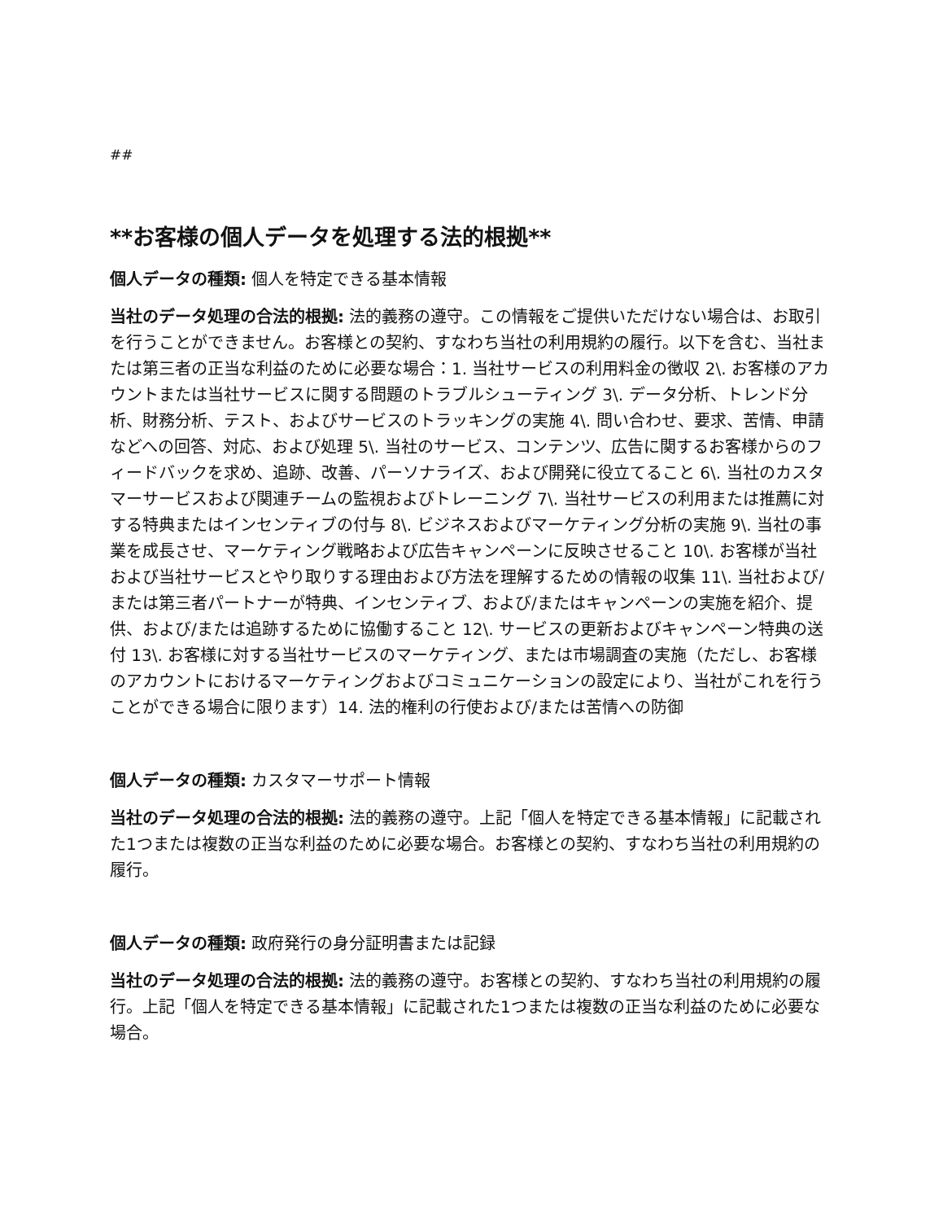##
**お客様の個人データを処理する法的根拠**
個人データの種類: 個人を特定できる基本情報
当社のデータ処理の合法的根拠: 法的義務の遵守。この情報をご提供いただけない場合は、お取引を行うことができません。お客様との契約、すなわち当社の利用規約の履行。以下を含む、当社または第三者の正当な利益のために必要な場合：1. 当社サービスの利用料金の徴収 2\. お客様のアカウントまたは当社サービスに関する問題のトラブルシューティング 3\. データ分析、トレンド分析、財務分析、テスト、およびサービスのトラッキングの実施 4\. 問い合わせ、要求、苦情、申請などへの回答、対応、および処理 5\. 当社のサービス、コンテンツ、広告に関するお客様からのフィードバックを求め、追跡、改善、パーソナライズ、および開発に役立てること 6\. 当社のカスタマーサービスおよび関連チームの監視およびトレーニング 7\. 当社サービスの利用または推薦に対する特典またはインセンティブの付与 8\. ビジネスおよびマーケティング分析の実施 9\. 当社の事業を成長させ、マーケティング戦略および広告キャンペーンに反映させること 10\. お客様が当社および当社サービスとやり取りする理由および方法を理解するための情報の収集 11\. 当社および/または第三者パートナーが特典、インセンティブ、および/またはキャンペーンの実施を紹介、提供、および/または追跡するために協働すること 12\. サービスの更新およびキャンペーン特典の送付 13\. お客様に対する当社サービスのマーケティング、または市場調査の実施（ただし、お客様のアカウントにおけるマーケティングおよびコミュニケーションの設定により、当社がこれを行うことができる場合に限ります）14. 法的権利の行使および/または苦情への防御
個人データの種類: カスタマーサポート情報
当社のデータ処理の合法的根拠: 法的義務の遵守。上記「個人を特定できる基本情報」に記載された1つまたは複数の正当な利益のために必要な場合。お客様との契約、すなわち当社の利用規約の履行。
個人データの種類: 政府発行の身分証明書または記録
当社のデータ処理の合法的根拠: 法的義務の遵守。お客様との契約、すなわち当社の利用規約の履行。上記「個人を特定できる基本情報」に記載された1つまたは複数の正当な利益のために必要な場合。